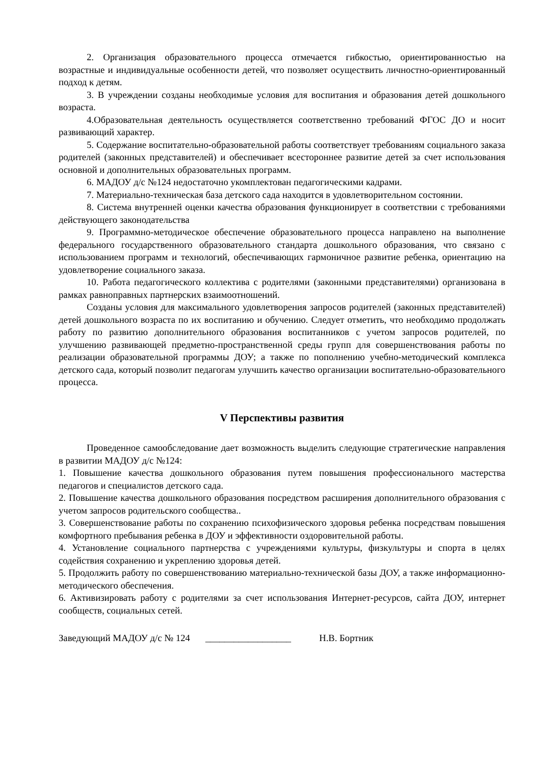2. Организация образовательного процесса отмечается гибкостью, ориентированностью на возрастные и индивидуальные особенности детей, что позволяет осуществить личностно-ориентированный подход к детям.
3. В учреждении созданы необходимые условия для воспитания и образования детей дошкольного возраста.
4.Образовательная деятельность осуществляется соответственно требований ФГОС ДО и носит развивающий характер.
5. Содержание воспитательно-образовательной работы соответствует требованиям социального заказа родителей (законных представителей) и обеспечивает всестороннее развитие детей за счет использования основной и дополнительных образовательных программ.
6. МАДОУ д/с №124 недостаточно укомплектован педагогическими кадрами.
7. Материально-техническая база детского сада находится в удовлетворительном состоянии.
8. Система внутренней оценки качества образования функционирует в соответствии с требованиями действующего законодательства
9. Программно-методическое обеспечение образовательного процесса направлено на выполнение федерального государственного образовательного стандарта дошкольного образования, что связано с использованием программ и технологий, обеспечивающих гармоничное развитие ребенка, ориентацию на удовлетворение социального заказа.
10. Работа педагогического коллектива с родителями (законными представителями) организована в рамках равноправных партнерских взаимоотношений.
Созданы условия для максимального удовлетворения запросов родителей (законных представителей) детей дошкольного возраста по их воспитанию и обучению. Следует отметить, что необходимо продолжать работу по развитию дополнительного образования воспитанников с учетом запросов родителей, по улучшению развивающей предметно-пространственной среды групп для совершенствования работы по реализации образовательной программы ДОУ; а также по пополнению учебно-методический комплекса детского сада, который позволит педагогам улучшить качество организации воспитательно-образовательного процесса.
V Перспективы развития
Проведенное самообследование дает возможность выделить следующие стратегические направления в развитии МАДОУ д/с №124:
1. Повышение качества дошкольного образования путем повышения профессионального мастерства педагогов и специалистов детского сада.
2. Повышение качества дошкольного образования посредством расширения дополнительного образования с учетом запросов родительского сообщества..
3. Совершенствование работы по сохранению психофизического здоровья ребенка посредствам повышения комфортного пребывания ребенка в ДОУ и эффективности оздоровительной работы.
4. Установление социального партнерства с учреждениями культуры, физкультуры и спорта в целях содействия сохранению и укреплению здоровья детей.
5. Продолжить работу по совершенствованию материально-технической базы ДОУ, а также информационно-методического обеспечения.
6. Активизировать работу с родителями за счет использования Интернет-ресурсов, сайта ДОУ, интернет сообществ, социальных сетей.
Заведующий МАДОУ д/с № 124 __________________ Н.В. Бортник